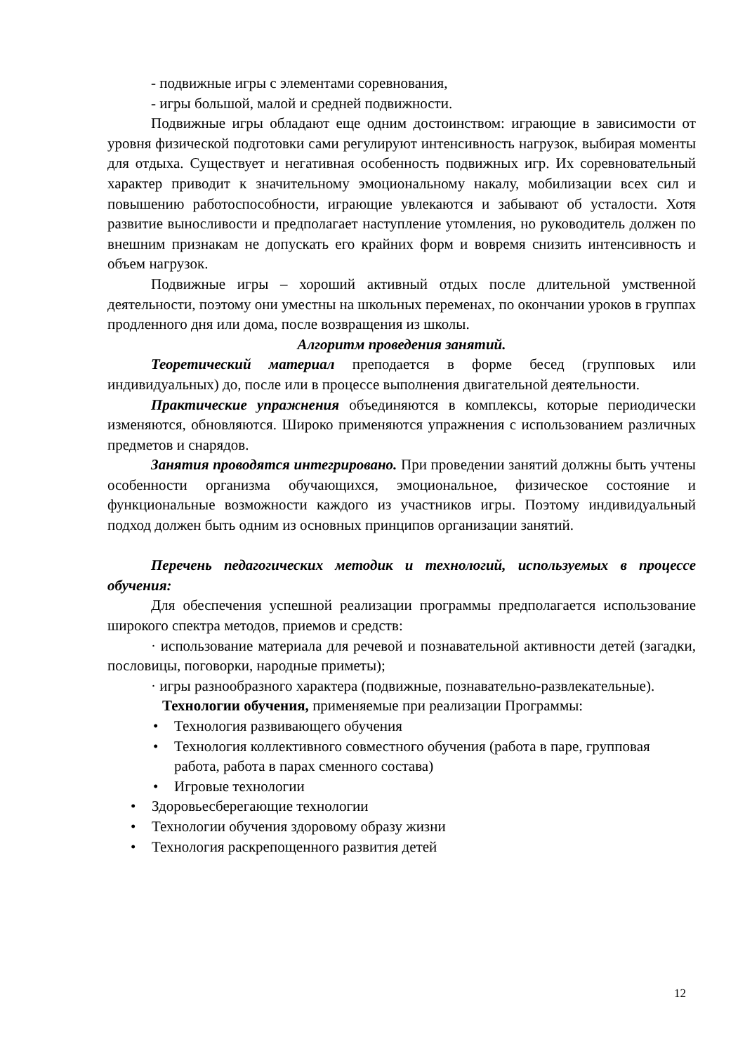- подвижные игры с элементами соревнования,
- игры большой, малой и средней подвижности.
Подвижные игры обладают еще одним достоинством: играющие в зависимости от уровня физической подготовки сами регулируют интенсивность нагрузок, выбирая моменты для отдыха. Существует и негативная особенность подвижных игр. Их соревновательный характер приводит к значительному эмоциональному накалу, мобилизации всех сил и повышению работоспособности, играющие увлекаются и забывают об усталости. Хотя развитие выносливости и предполагает наступление утомления, но руководитель должен по внешним признакам не допускать его крайних форм и вовремя снизить интенсивность и объем нагрузок.
Подвижные игры – хороший активный отдых после длительной умственной деятельности, поэтому они уместны на школьных переменах, по окончании уроков в группах продленного дня или дома, после возвращения из школы.
Алгоритм проведения занятий.
Теоретический материал преподается в форме бесед (групповых или индивидуальных) до, после или в процессе выполнения двигательной деятельности.
Практические упражнения объединяются в комплексы, которые периодически изменяются, обновляются. Широко применяются упражнения с использованием различных предметов и снарядов.
Занятия проводятся интегрировано. При проведении занятий должны быть учтены особенности организма обучающихся, эмоциональное, физическое состояние и функциональные возможности каждого из участников игры. Поэтому индивидуальный подход должен быть одним из основных принципов организации занятий.
Перечень педагогических методик и технологий, используемых в процессе обучения:
Для обеспечения успешной реализации программы предполагается использование широкого спектра методов, приемов и средств:
· использование материала для речевой и познавательной активности детей (загадки, пословицы, поговорки, народные приметы);
· игры разнообразного характера (подвижные, познавательно-развлекательные).
Технологии обучения, применяемые при реализации Программы:
• Технология развивающего обучения
• Технология коллективного совместного обучения (работа в паре, групповая работа, работа в парах сменного состава)
• Игровые технологии
• Здоровьесберегающие технологии
• Технологии обучения здоровому образу жизни
• Технология раскрепощенного развития детей
12